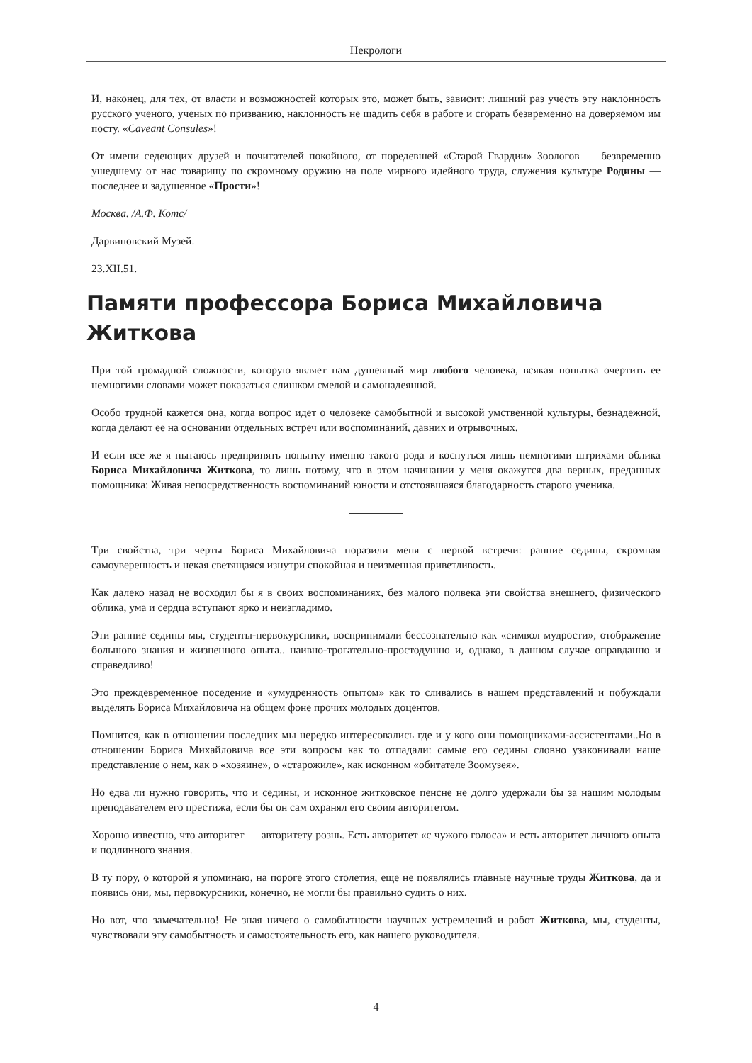Некрологи
И, наконец, для тех, от власти и возможностей которых это, может быть, зависит: лишний раз учесть эту наклонность русского ученого, ученых по призванию, наклонность не щадить себя в работе и сгорать безвременно на доверяемом им посту. «Caveant Consules»!
От имени седеющих друзей и почитателей покойного, от поредевшей «Старой Гвардии» Зоологов — безвременно ушедшему от нас товарищу по скромному оружию на поле мирного идейного труда, служения культуре Родины — последнее и задушевное «Прости»!
Москва. /А.Ф. Котс/
Дарвиновский Музей.
23.XII.51.
Памяти профессора Бориса Михайловича Житкова
При той громадной сложности, которую являет нам душевный мир любого человека, всякая попытка очертить ее немногими словами может показаться слишком смелой и самонадеянной.
Особо трудной кажется она, когда вопрос идет о человеке самобытной и высокой умственной культуры, безнадежной, когда делают ее на основании отдельных встреч или воспоминаний, давних и отрывочных.
И если все же я пытаюсь предпринять попытку именно такого рода и коснуться лишь немногими штрихами облика Бориса Михайловича Житкова, то лишь потому, что в этом начинании у меня окажутся два верных, преданных помощника: Живая непосредственность воспоминаний юности и отстоявшаяся благодарность старого ученика.
Три свойства, три черты Бориса Михайловича поразили меня с первой встречи: ранние седины, скромная самоуверенность и некая светящаяся изнутри спокойная и неизменная приветливость.
Как далеко назад не восходил бы я в своих воспоминаниях, без малого полвека эти свойства внешнего, физического облика, ума и сердца вступают ярко и неизгладимо.
Эти ранние седины мы, студенты-первокурсники, воспринимали бессознательно как «символ мудрости», отображение большого знания и жизненного опыта.. наивно-трогательно-простодушно и, однако, в данном случае оправданно и справедливо!
Это преждевременное поседение и «умудренность опытом» как то сливались в нашем представлений и побуждали выделять Бориса Михайловича на общем фоне прочих молодых доцентов.
Помнится, как в отношении последних мы нередко интересовались где и у кого они помощниками-ассистентами..Но в отношении Бориса Михайловича все эти вопросы как то отпадали: самые его седины словно узаконивали наше представление о нем, как о «хозяине», о «старожиле», как исконном «обитателе Зоомузея».
Но едва ли нужно говорить, что и седины, и исконное житковское пенсне не долго удержали бы за нашим молодым преподавателем его престижа, если бы он сам охранял его своим авторитетом.
Хорошо известно, что авторитет — авторитету рознь. Есть авторитет «с чужого голоса» и есть авторитет личного опыта и подлинного знания.
В ту пору, о которой я упоминаю, на пороге этого столетия, еще не появлялись главные научные труды Житкова, да и появись они, мы, первокурсники, конечно, не могли бы правильно судить о них.
Но вот, что замечательно! Не зная ничего о самобытности научных устремлений и работ Житкова, мы, студенты, чувствовали эту самобытность и самостоятельность его, как нашего руководителя.
4